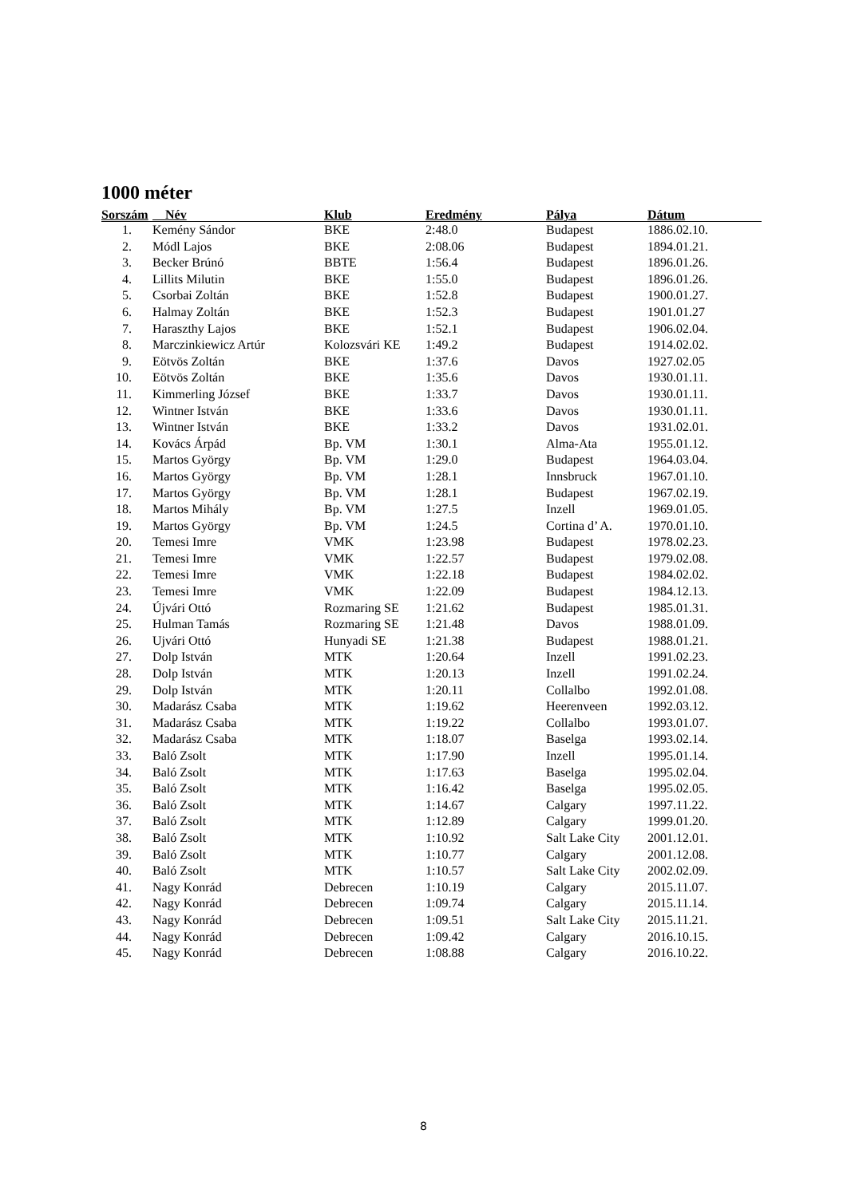1000 méter
| Sorszám | Név | Klub | Eredmény | Pálya | Dátum |
| --- | --- | --- | --- | --- | --- |
| 1. | Kemény Sándor | BKE | 2:48.0 | Budapest | 1886.02.10. |
| 2. | Módl Lajos | BKE | 2:08.06 | Budapest | 1894.01.21. |
| 3. | Becker Brúnó | BBTE | 1:56.4 | Budapest | 1896.01.26. |
| 4. | Lillits Milutin | BKE | 1:55.0 | Budapest | 1896.01.26. |
| 5. | Csorbai Zoltán | BKE | 1:52.8 | Budapest | 1900.01.27. |
| 6. | Halmay Zoltán | BKE | 1:52.3 | Budapest | 1901.01.27 |
| 7. | Haraszthy Lajos | BKE | 1:52.1 | Budapest | 1906.02.04. |
| 8. | Marczinkiewicz Artúr | Kolozsvári KE | 1:49.2 | Budapest | 1914.02.02. |
| 9. | Eötvös Zoltán | BKE | 1:37.6 | Davos | 1927.02.05 |
| 10. | Eötvös Zoltán | BKE | 1:35.6 | Davos | 1930.01.11. |
| 11. | Kimmerling József | BKE | 1:33.7 | Davos | 1930.01.11. |
| 12. | Wintner István | BKE | 1:33.6 | Davos | 1930.01.11. |
| 13. | Wintner István | BKE | 1:33.2 | Davos | 1931.02.01. |
| 14. | Kovács Árpád | Bp. VM | 1:30.1 | Alma-Ata | 1955.01.12. |
| 15. | Martos György | Bp. VM | 1:29.0 | Budapest | 1964.03.04. |
| 16. | Martos György | Bp. VM | 1:28.1 | Innsbruck | 1967.01.10. |
| 17. | Martos György | Bp. VM | 1:28.1 | Budapest | 1967.02.19. |
| 18. | Martos Mihály | Bp. VM | 1:27.5 | Inzell | 1969.01.05. |
| 19. | Martos György | Bp. VM | 1:24.5 | Cortina d’ A. | 1970.01.10. |
| 20. | Temesi Imre | VMK | 1:23.98 | Budapest | 1978.02.23. |
| 21. | Temesi Imre | VMK | 1:22.57 | Budapest | 1979.02.08. |
| 22. | Temesi Imre | VMK | 1:22.18 | Budapest | 1984.02.02. |
| 23. | Temesi Imre | VMK | 1:22.09 | Budapest | 1984.12.13. |
| 24. | Újvári Ottó | Rozmaring SE | 1:21.62 | Budapest | 1985.01.31. |
| 25. | Hulman Tamás | Rozmaring SE | 1:21.48 | Davos | 1988.01.09. |
| 26. | Ujvári Ottó | Hunyadi SE | 1:21.38 | Budapest | 1988.01.21. |
| 27. | Dolp István | MTK | 1:20.64 | Inzell | 1991.02.23. |
| 28. | Dolp István | MTK | 1:20.13 | Inzell | 1991.02.24. |
| 29. | Dolp István | MTK | 1:20.11 | Collalbo | 1992.01.08. |
| 30. | Madarász Csaba | MTK | 1:19.62 | Heerenveen | 1992.03.12. |
| 31. | Madarász Csaba | MTK | 1:19.22 | Collalbo | 1993.01.07. |
| 32. | Madarász Csaba | MTK | 1:18.07 | Baselga | 1993.02.14. |
| 33. | Baló Zsolt | MTK | 1:17.90 | Inzell | 1995.01.14. |
| 34. | Baló Zsolt | MTK | 1:17.63 | Baselga | 1995.02.04. |
| 35. | Baló Zsolt | MTK | 1:16.42 | Baselga | 1995.02.05. |
| 36. | Baló Zsolt | MTK | 1:14.67 | Calgary | 1997.11.22. |
| 37. | Baló Zsolt | MTK | 1:12.89 | Calgary | 1999.01.20. |
| 38. | Baló Zsolt | MTK | 1:10.92 | Salt Lake City | 2001.12.01. |
| 39. | Baló Zsolt | MTK | 1:10.77 | Calgary | 2001.12.08. |
| 40. | Baló Zsolt | MTK | 1:10.57 | Salt Lake City | 2002.02.09. |
| 41. | Nagy Konrád | Debrecen | 1:10.19 | Calgary | 2015.11.07. |
| 42. | Nagy Konrád | Debrecen | 1:09.74 | Calgary | 2015.11.14. |
| 43. | Nagy Konrád | Debrecen | 1:09.51 | Salt Lake City | 2015.11.21. |
| 44. | Nagy Konrád | Debrecen | 1:09.42 | Calgary | 2016.10.15. |
| 45. | Nagy Konrád | Debrecen | 1:08.88 | Calgary | 2016.10.22. |
8